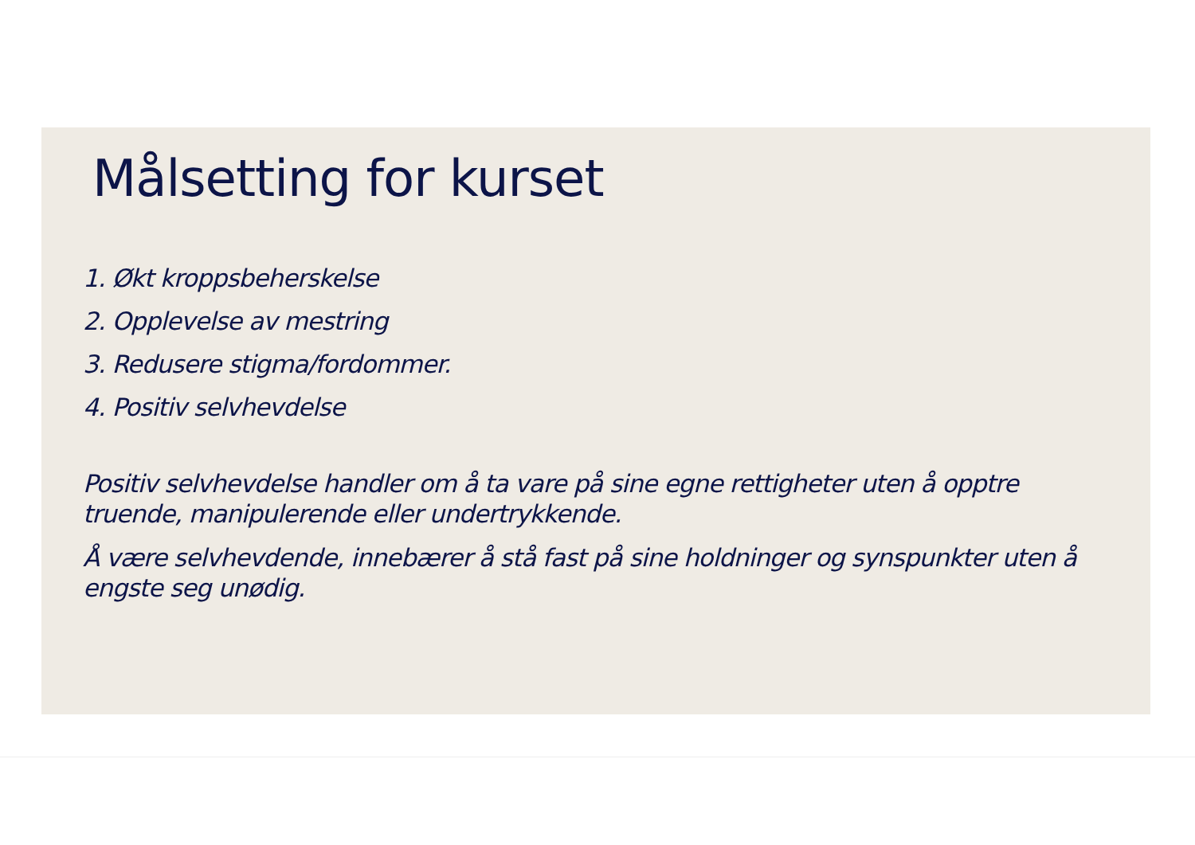Målsetting for kurset
1. Økt kroppsbeherskelse
2. Opplevelse av mestring
3. Redusere stigma/fordommer.
4. Positiv selvhevdelse
Positiv selvhevdelse handler om å ta vare på sine egne rettigheter uten å opptre truende, manipulerende eller undertrykkende.
Å være selvhevdende, innebærer å stå fast på sine holdninger og synspunkter uten å engste seg unødig.